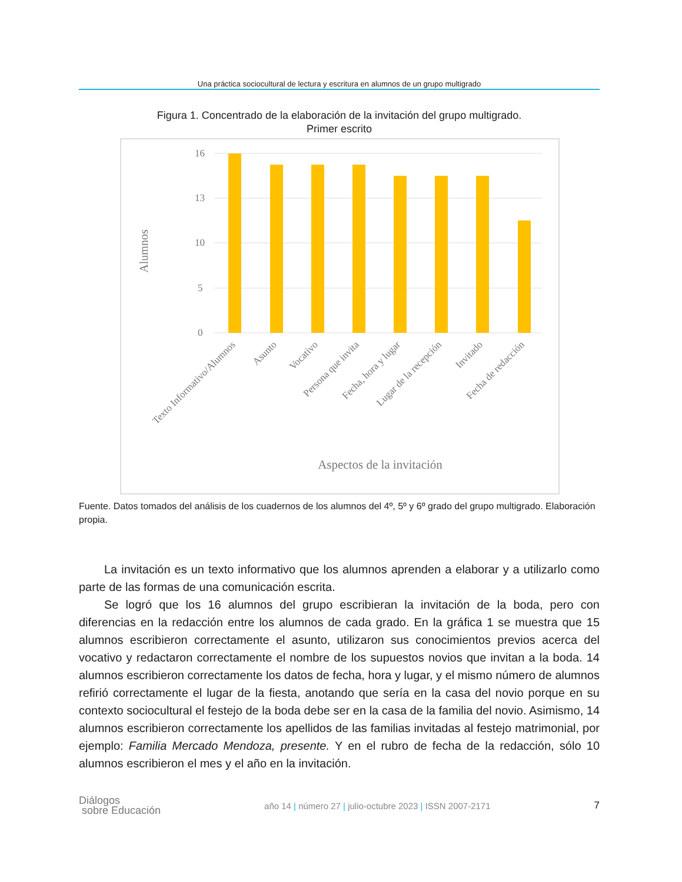Una práctica sociocultural de lectura y escritura en alumnos de un grupo multigrado
Figura 1. Concentrado de la elaboración de la invitación del grupo multigrado.
Primer escrito
Alumnos
16
13
10
5
0
Texto Informativo/Alumnos
Asunto
Vocativo
Persona que invita
Fecha, hora y lugar
Lugar de la recepción
Invitado
Fecha de redacción
Aspectos de la invitación
Fuente. Datos tomados del análisis de los cuadernos de los alumnos del 4º, 5º y 6º grado del grupo multigrado. Elaboración propia.
La invitación es un texto informativo que los alumnos aprenden a elaborar y a utilizarlo como parte de las formas de una comunicación escrita.
Se logró que los 16 alumnos del grupo escribieran la invitación de la boda, pero con diferencias en la redacción entre los alumnos de cada grado. En la gráfica 1 se muestra que 15 alumnos escribieron correctamente el asunto, utilizaron sus conocimientos previos acerca del vocativo y redactaron correctamente el nombre de los supuestos novios que invitan a la boda. 14 alumnos escribieron correctamente los datos de fecha, hora y lugar, y el mismo número de alumnos refirió correctamente el lugar de la fiesta, anotando que sería en la casa del novio porque en su contexto sociocultural el festejo de la boda debe ser en la casa de la familia del novio. Asimismo, 14 alumnos escribieron correctamente los apellidos de las familias invitadas al festejo matrimonial, por ejemplo: Familia Mercado Mendoza, presente. Y en el rubro de fecha de la redacción, sólo 10 alumnos escribieron el mes y el año en la invitación.
Diálogos
sobre Educación
año 14 | número 27 | julio-octubre 2023 | ISSN 2007-2171
7